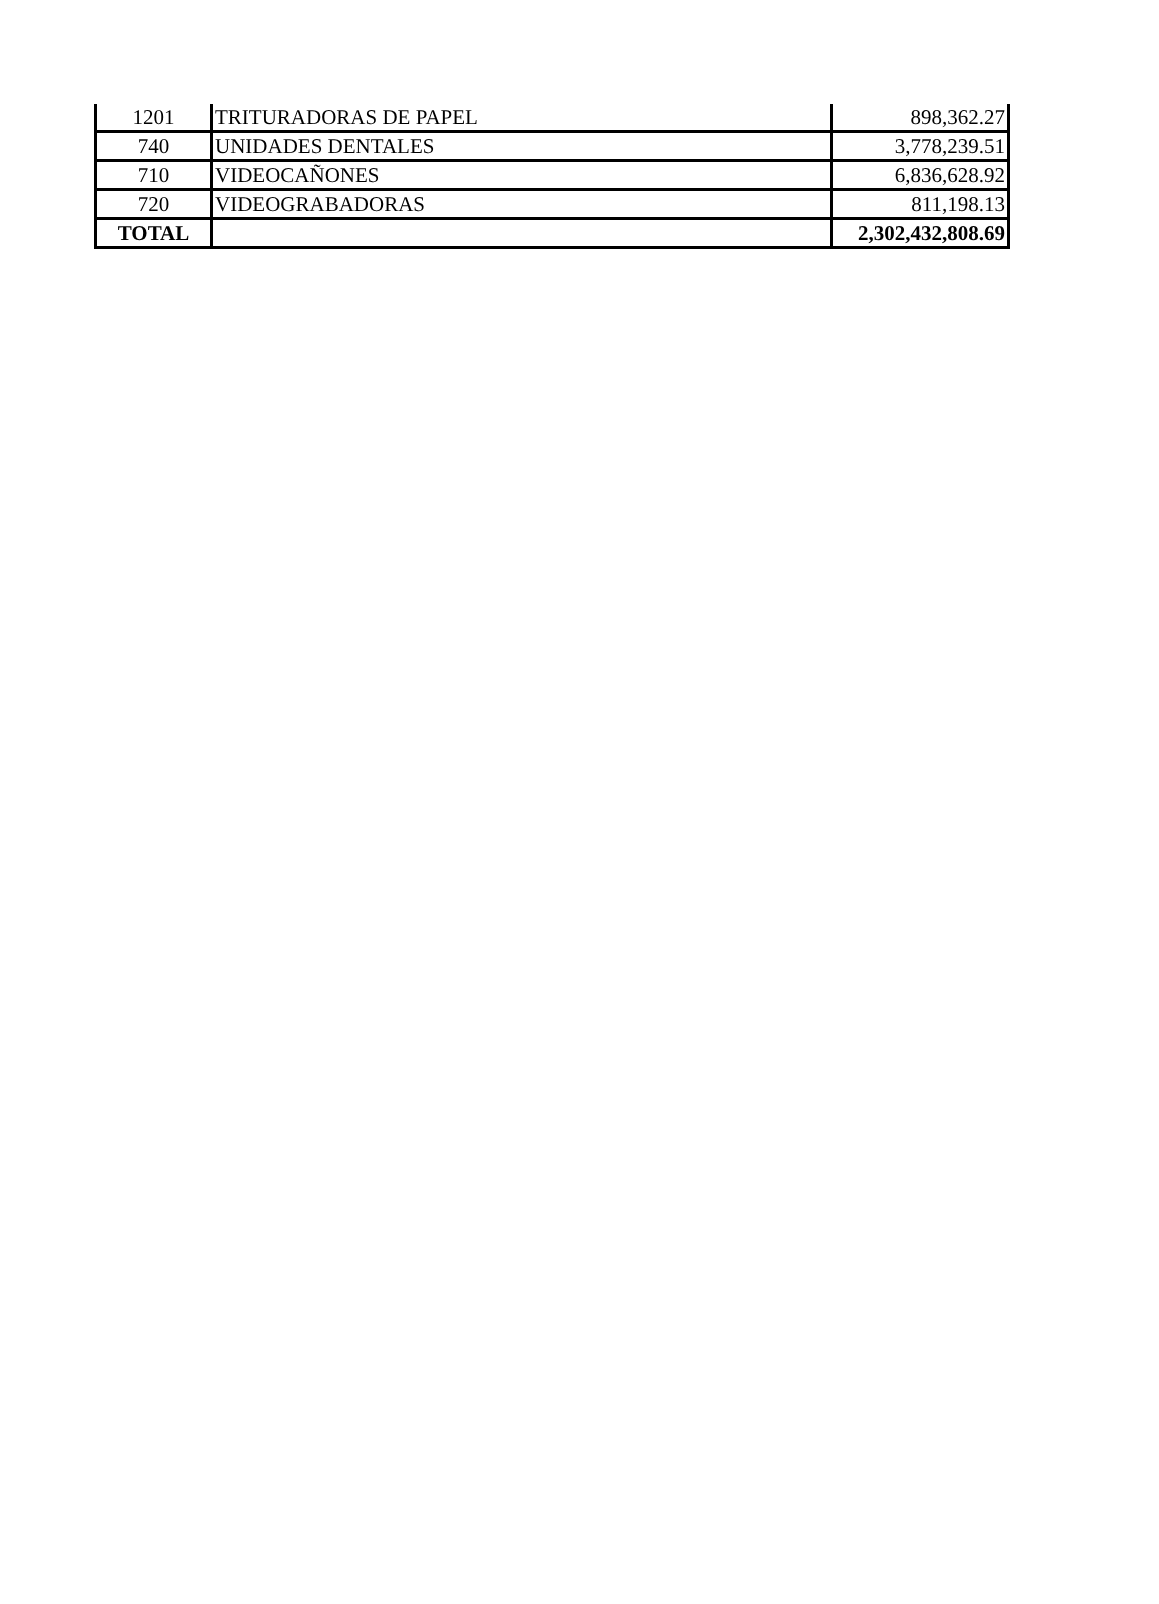| 1201 | TRITURADORAS DE PAPEL | 898,362.27 |
| 740 | UNIDADES DENTALES | 3,778,239.51 |
| 710 | VIDEOCAÑONES | 6,836,628.92 |
| 720 | VIDEOGRABADORAS | 811,198.13 |
| TOTAL | | 2,302,432,808.69 |